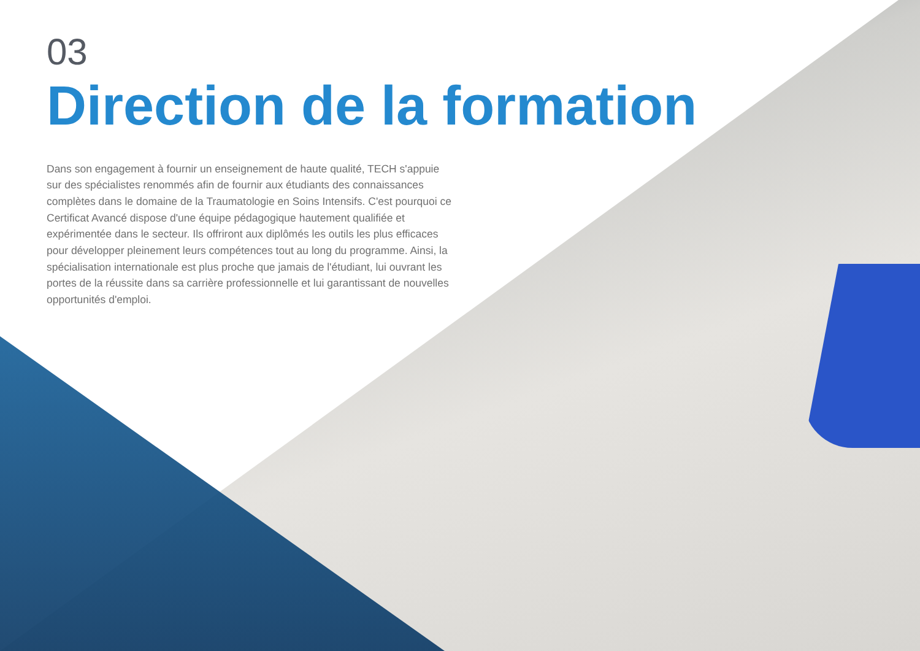03
Direction de la formation
Dans son engagement à fournir un enseignement de haute qualité, TECH s'appuie sur des spécialistes renommés afin de fournir aux étudiants des connaissances complètes dans le domaine de la Traumatologie en Soins Intensifs. C'est pourquoi ce Certificat Avancé dispose d'une équipe pédagogique hautement qualifiée et expérimentée dans le secteur. Ils offriront aux diplômés les outils les plus efficaces pour développer pleinement leurs compétences tout au long du programme. Ainsi, la spécialisation internationale est plus proche que jamais de l'étudiant, lui ouvrant les portes de la réussite dans sa carrière professionnelle et lui garantissant de nouvelles opportunités d'emploi.